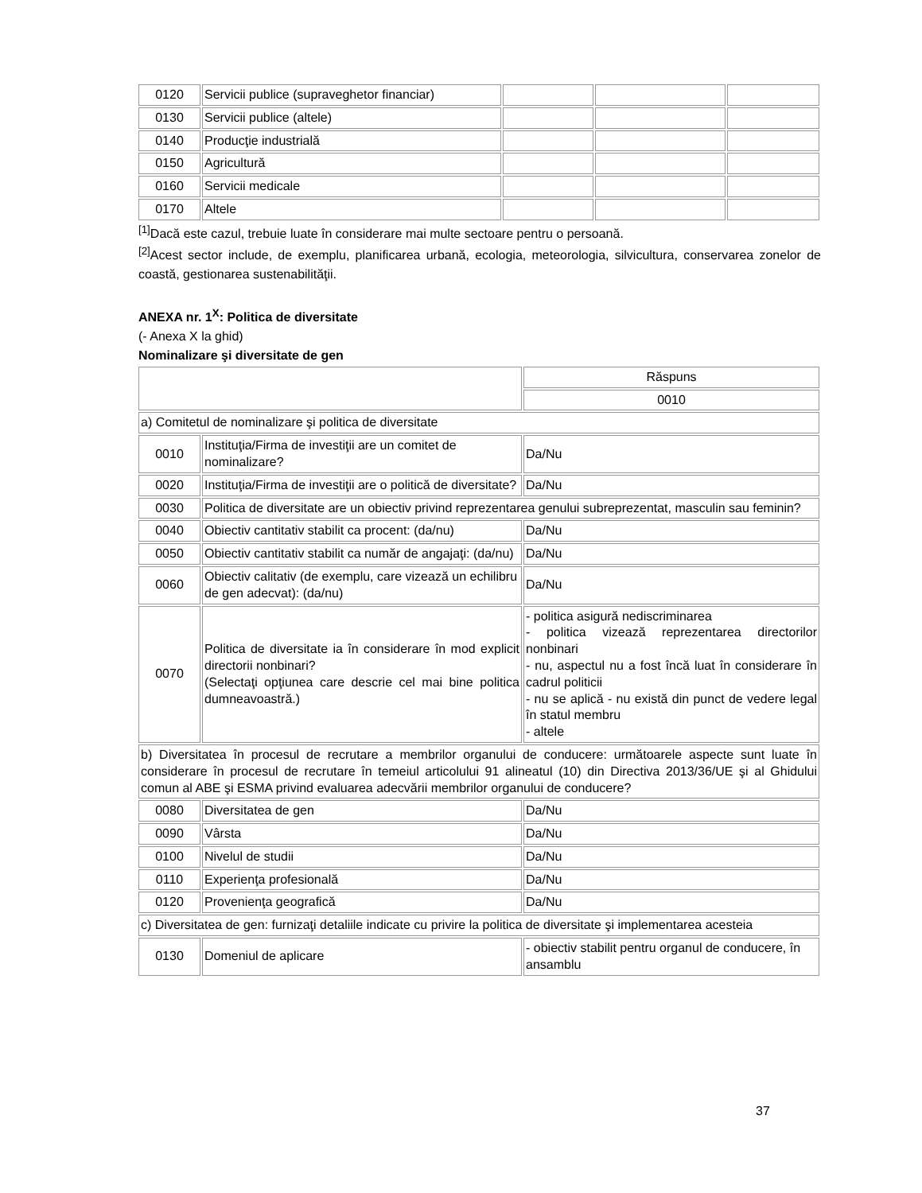| 0120 | Servicii publice (supraveghetor financiar) | | | |
| 0130 | Servicii publice (altele) | | | |
| 0140 | Producţie industrială | | | |
| 0150 | Agricultură | | | |
| 0160 | Servicii medicale | | | |
| 0170 | Altele | | | |
<sup>[1]</sup> Dacă este cazul, trebuie luate în considerare mai multe sectoare pentru o persoană.
<sup>[2]</sup> Acest sector include, de exemplu, planificarea urbană, ecologia, meteorologia, silvicultura, conservarea zonelor de coastă, gestionarea sustenabilităţii.
ANEXA nr. 1<sup>X</sup>: Politica de diversitate
(- Anexa X la ghid)
Nominalizare şi diversitate de gen
| | | Răspuns |
| | | 0010 |
| a) Comitetul de nominalizare şi politica de diversitate | | |
| 0010 | Instituţia/Firma de investiţii are un comitet de nominalizare? | Da/Nu |
| 0020 | Instituţia/Firma de investiţii are o politică de diversitate? | Da/Nu |
| 0030 | Politica de diversitate are un obiectiv privind reprezentarea genului subreprezentat, masculin sau feminin? | |
| 0040 | Obiectiv cantitativ stabilit ca procent: (da/nu) | Da/Nu |
| 0050 | Obiectiv cantitativ stabilit ca număr de angajaţi: (da/nu) | Da/Nu |
| 0060 | Obiectiv calitativ (de exemplu, care vizează un echilibru de gen adecvat): (da/nu) | Da/Nu |
| 0070 | Politica de diversitate ia în considerare în mod explicit directorii nonbinari? (Selectaţi opţiunea care descrie cel mai bine politica dumneavoastră.) | - politica asigură nediscriminarea - politica vizează reprezentarea directorilor nonbinari - nu, aspectul nu a fost încă luat în considerare în cadrul politicii - nu se aplică - nu există din punct de vedere legal în statul membru - altele |
| b) Diversitatea în procesul de recrutare a membrilor organului de conducere: următoarele aspecte sunt luate în considerare în procesul de recrutare în temeiul articolului 91 alineatul (10) din Directiva 2013/36/UE şi al Ghidului comun al ABE şi ESMA privind evaluarea adecvării membrilor organului de conducere? | | |
| 0080 | Diversitatea de gen | Da/Nu |
| 0090 | Vârsta | Da/Nu |
| 0100 | Nivelul de studii | Da/Nu |
| 0110 | Experienţa profesională | Da/Nu |
| 0120 | Provenienţa geografică | Da/Nu |
| c) Diversitatea de gen: furnizaţi detaliile indicate cu privire la politica de diversitate şi implementarea acesteia | | |
| 0130 | Domeniul de aplicare | - obiectiv stabilit pentru organul de conducere, în ansamblu |
37